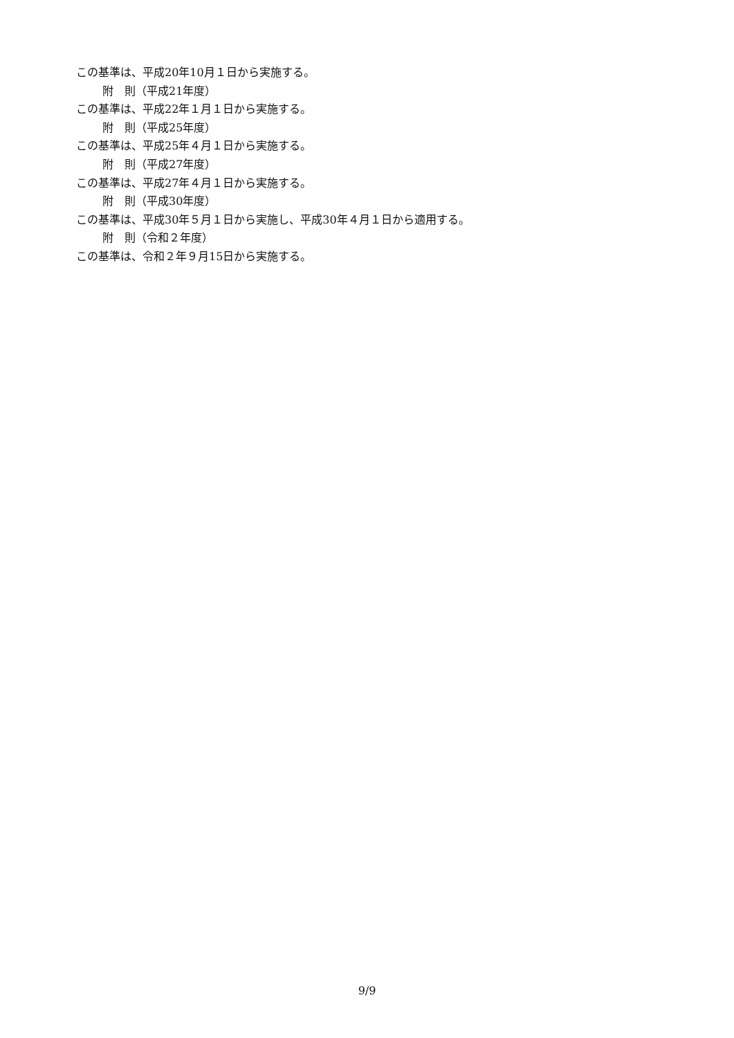この基準は、平成20年10月１日から実施する。
附　則（平成21年度）
この基準は、平成22年１月１日から実施する。
附　則（平成25年度）
この基準は、平成25年４月１日から実施する。
附　則（平成27年度）
この基準は、平成27年４月１日から実施する。
附　則（平成30年度）
この基準は、平成30年５月１日から実施し、平成30年４月１日から適用する。
附　則（令和２年度）
この基準は、令和２年９月15日から実施する。
9/9